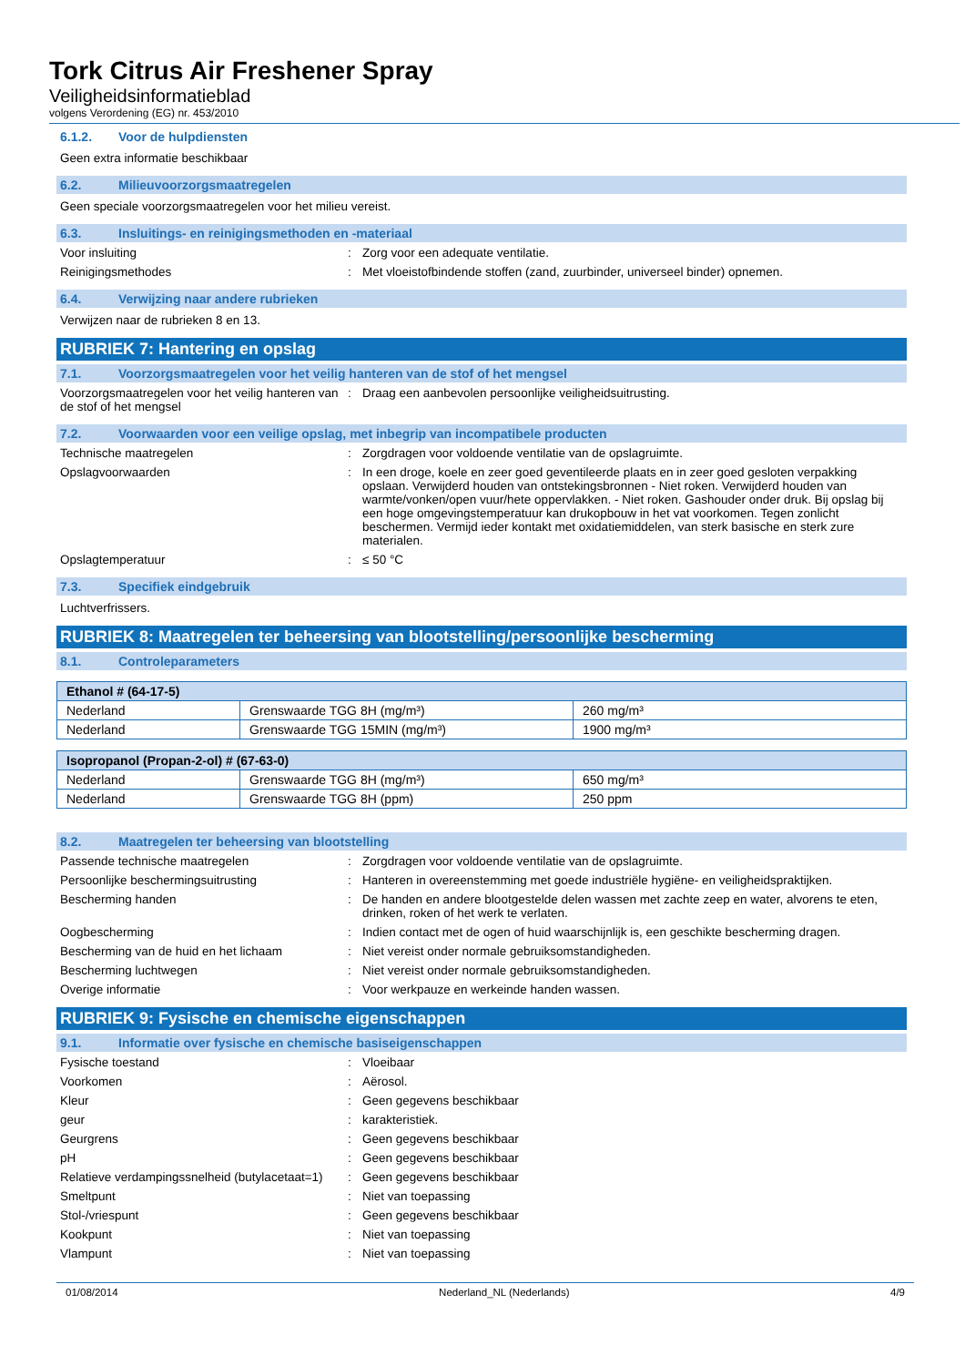Tork Citrus Air Freshener Spray
Veiligheidsinformatieblad
volgens Verordening (EG) nr. 453/2010
6.1.2. Voor de hulpdiensten
Geen extra informatie beschikbaar
6.2. Milieuvoorzorgsmaatregelen
Geen speciale voorzorgsmaatregelen voor het milieu vereist.
6.3. Insluitings- en reinigingsmethoden en -materiaal
Voor insluiting : Zorg voor een adequate ventilatie.
Reinigingsmethodes : Met vloeistofbindende stoffen (zand, zuurbinder, universeel binder) opnemen.
6.4. Verwijzing naar andere rubrieken
Verwijzen naar de rubrieken 8 en 13.
RUBRIEK 7: Hantering en opslag
7.1. Voorzorgsmaatregelen voor het veilig hanteren van de stof of het mengsel
Voorzorgsmaatregelen voor het veilig hanteren van de stof of het mengsel
: Draag een aanbevolen persoonlijke veiligheidsuitrusting.
7.2. Voorwaarden voor een veilige opslag, met inbegrip van incompatibele producten
Technische maatregelen : Zorgdragen voor voldoende ventilatie van de opslagruimte.
Opslagvoorwaarden : In een droge, koele en zeer goed geventileerde plaats en in zeer goed gesloten verpakking opslaan. Verwijderd houden van ontstekingsbronnen - Niet roken. Verwijderd houden van warmte/vonken/open vuur/hete oppervlakken. - Niet roken. Gashouder onder druk. Bij opslag bij een hoge omgevingstemperatuur kan drukopbouw in het vat voorkomen. Tegen zonlicht beschermen. Vermijd ieder kontakt met oxidatiemiddelen, van sterk basische en sterk zure materialen.
Opslagtemperatuur : ≤ 50 °C
7.3. Specifiek eindgebruik
Luchtverfrissers.
RUBRIEK 8: Maatregelen ter beheersing van blootstelling/persoonlijke bescherming
8.1. Controleparameters
| Ethanol # (64-17-5) | | |
| --- | --- | --- |
| Nederland | Grenswaarde TGG 8H (mg/m³) | 260 mg/m³ |
| Nederland | Grenswaarde TGG 15MIN (mg/m³) | 1900 mg/m³ |
| Isopropanol (Propan-2-ol) # (67-63-0) | | |
| --- | --- | --- |
| Nederland | Grenswaarde TGG 8H (mg/m³) | 650 mg/m³ |
| Nederland | Grenswaarde TGG 8H (ppm) | 250 ppm |
8.2. Maatregelen ter beheersing van blootstelling
Passende technische maatregelen : Zorgdragen voor voldoende ventilatie van de opslagruimte.
Persoonlijke beschermingsuitrusting : Hanteren in overeenstemming met goede industriële hygiëne- en veiligheidspraktijken.
Bescherming handen : De handen en andere blootgestelde delen wassen met zachte zeep en water, alvorens te eten, drinken, roken of het werk te verlaten.
Oogbescherming : Indien contact met de ogen of huid waarschijnlijk is, een geschikte bescherming dragen.
Bescherming van de huid en het lichaam : Niet vereist onder normale gebruiksomstandigheden.
Bescherming luchtwegen : Niet vereist onder normale gebruiksomstandigheden.
Overige informatie : Voor werkpauze en werkeinde handen wassen.
RUBRIEK 9: Fysische en chemische eigenschappen
9.1. Informatie over fysische en chemische basiseigenschappen
Fysische toestand : Vloeibaar
Voorkomen : Aërosol.
Kleur : Geen gegevens beschikbaar
geur : karakteristiek.
Geurgrens : Geen gegevens beschikbaar
pH : Geen gegevens beschikbaar
Relatieve verdampingssnelheid (butylacetaat=1)
: Geen gegevens beschikbaar
Smeltpunt : Niet van toepassing
Stol-/vriespunt : Geen gegevens beschikbaar
Kookpunt : Niet van toepassing
Vlampunt : Niet van toepassing
01/08/2014 Nederland_NL (Nederlands) 4/9